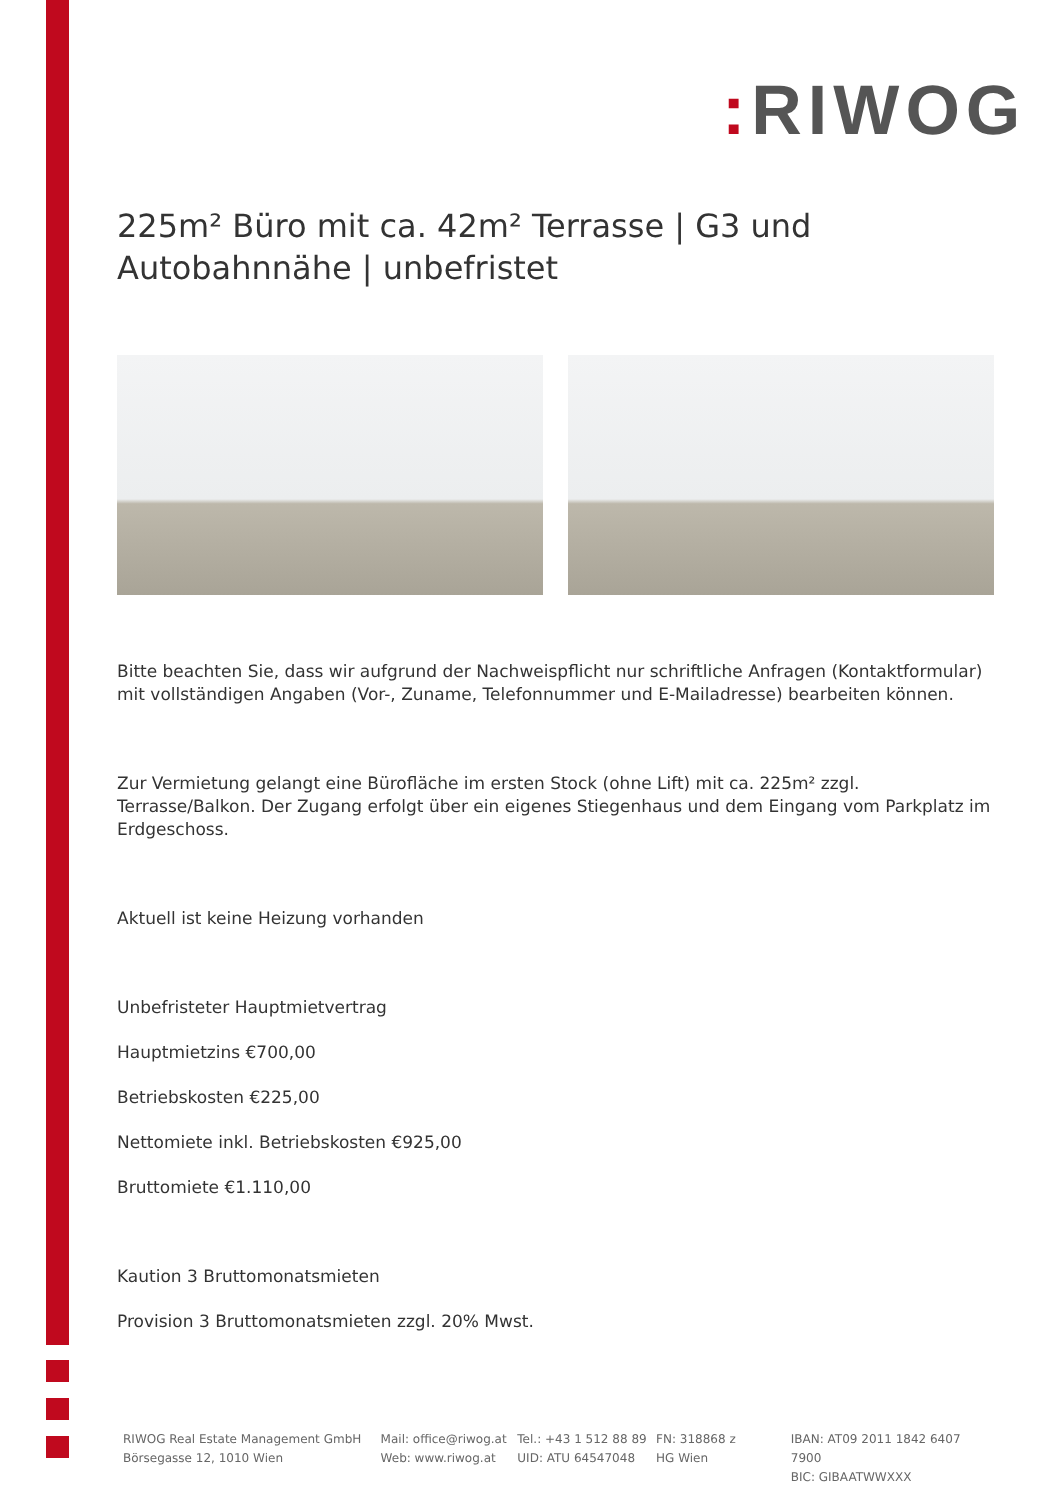: RIWOG
225m² Büro mit ca. 42m² Terrasse | G3 und Autobahnnähe | unbefristet
Bitte beachten Sie, dass wir aufgrund der Nachweispflicht nur schriftliche Anfragen (Kontaktformular) mit vollständigen Angaben (Vor-, Zuname, Telefonnummer und E-Mailadresse) bearbeiten können.
Zur Vermietung gelangt eine Bürofläche im ersten Stock (ohne Lift) mit ca. 225m² zzgl. Terrasse/Balkon. Der Zugang erfolgt über ein eigenes Stiegenhaus und dem Eingang vom Parkplatz im Erdgeschoss.
Aktuell ist keine Heizung vorhanden
Unbefristeter Hauptmietvertrag
Hauptmietzins €700,00
Betriebskosten €225,00
Nettomiete inkl. Betriebskosten €925,00
Bruttomiete €1.110,00
Kaution 3 Bruttomonatsmieten
Provision 3 Bruttomonatsmieten zzgl. 20% Mwst.
RIWOG Real Estate Management GmbH
Börsegasse 12, 1010 Wien
Mail: office@riwog.at
Web: www.riwog.at
Tel.: +43 1 512 88 89
UID: ATU 64547048
FN: 318868 z
HG Wien
IBAN: AT09 2011 1842 6407 7900
BIC: GIBAATWWXXX